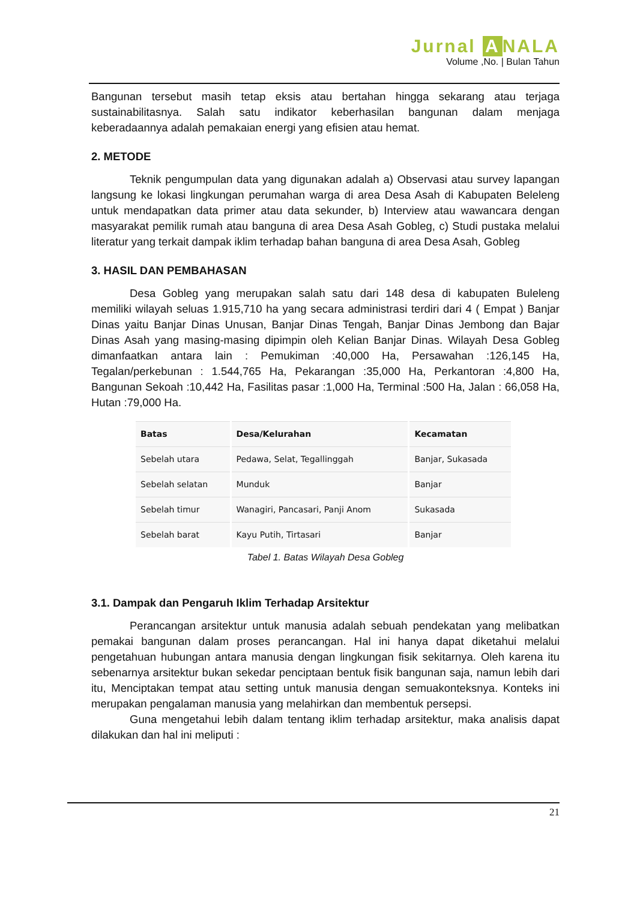Jurnal A NALA
Volume ,No. | Bulan Tahun
Bangunan tersebut masih tetap eksis atau bertahan hingga sekarang atau terjaga sustainabilitasnya. Salah satu indikator keberhasilan bangunan dalam menjaga keberadaannya adalah pemakaian energi yang efisien atau hemat.
2. METODE
Teknik pengumpulan data yang digunakan adalah a) Observasi atau survey lapangan langsung ke lokasi lingkungan perumahan warga di area Desa Asah di Kabupaten Beleleng untuk mendapatkan data primer atau data sekunder, b) Interview atau wawancara dengan masyarakat pemilik rumah atau banguna di area Desa Asah Gobleg, c) Studi pustaka melalui literatur yang terkait dampak iklim terhadap bahan banguna di area Desa Asah, Gobleg
3. HASIL DAN PEMBAHASAN
Desa Gobleg yang merupakan salah satu dari 148 desa di kabupaten Buleleng memiliki wilayah seluas 1.915,710 ha yang secara administrasi terdiri dari 4 ( Empat ) Banjar Dinas yaitu Banjar Dinas Unusan, Banjar Dinas Tengah, Banjar Dinas Jembong dan Bajar Dinas Asah yang masing-masing dipimpin oleh Kelian Banjar Dinas. Wilayah Desa Gobleg dimanfaatkan antara lain : Pemukiman :40,000 Ha, Persawahan :126,145 Ha, Tegalan/perkebunan : 1.544,765 Ha, Pekarangan :35,000 Ha, Perkantoran :4,800 Ha, Bangunan Sekoah :10,442 Ha, Fasilitas pasar :1,000 Ha, Terminal :500 Ha, Jalan : 66,058 Ha, Hutan :79,000 Ha.
| Batas | Desa/Kelurahan | Kecamatan |
| --- | --- | --- |
| Sebelah utara | Pedawa, Selat, Tegallinggah | Banjar, Sukasada |
| Sebelah selatan | Munduk | Banjar |
| Sebelah timur | Wanagiri, Pancasari, Panji Anom | Sukasada |
| Sebelah barat | Kayu Putih, Tirtasari | Banjar |
Tabel 1. Batas Wilayah Desa Gobleg
3.1. Dampak dan Pengaruh Iklim Terhadap Arsitektur
Perancangan arsitektur untuk manusia adalah sebuah pendekatan yang melibatkan pemakai bangunan dalam proses perancangan. Hal ini hanya dapat diketahui melalui pengetahuan hubungan antara manusia dengan lingkungan fisik sekitarnya. Oleh karena itu sebenarnya arsitektur bukan sekedar penciptaan bentuk fisik bangunan saja, namun lebih dari itu, Menciptakan tempat atau setting untuk manusia dengan semuakonteksnya. Konteks ini merupakan pengalaman manusia yang melahirkan dan membentuk persepsi.
Guna mengetahui lebih dalam tentang iklim terhadap arsitektur, maka analisis dapat dilakukan dan hal ini meliputi :
21